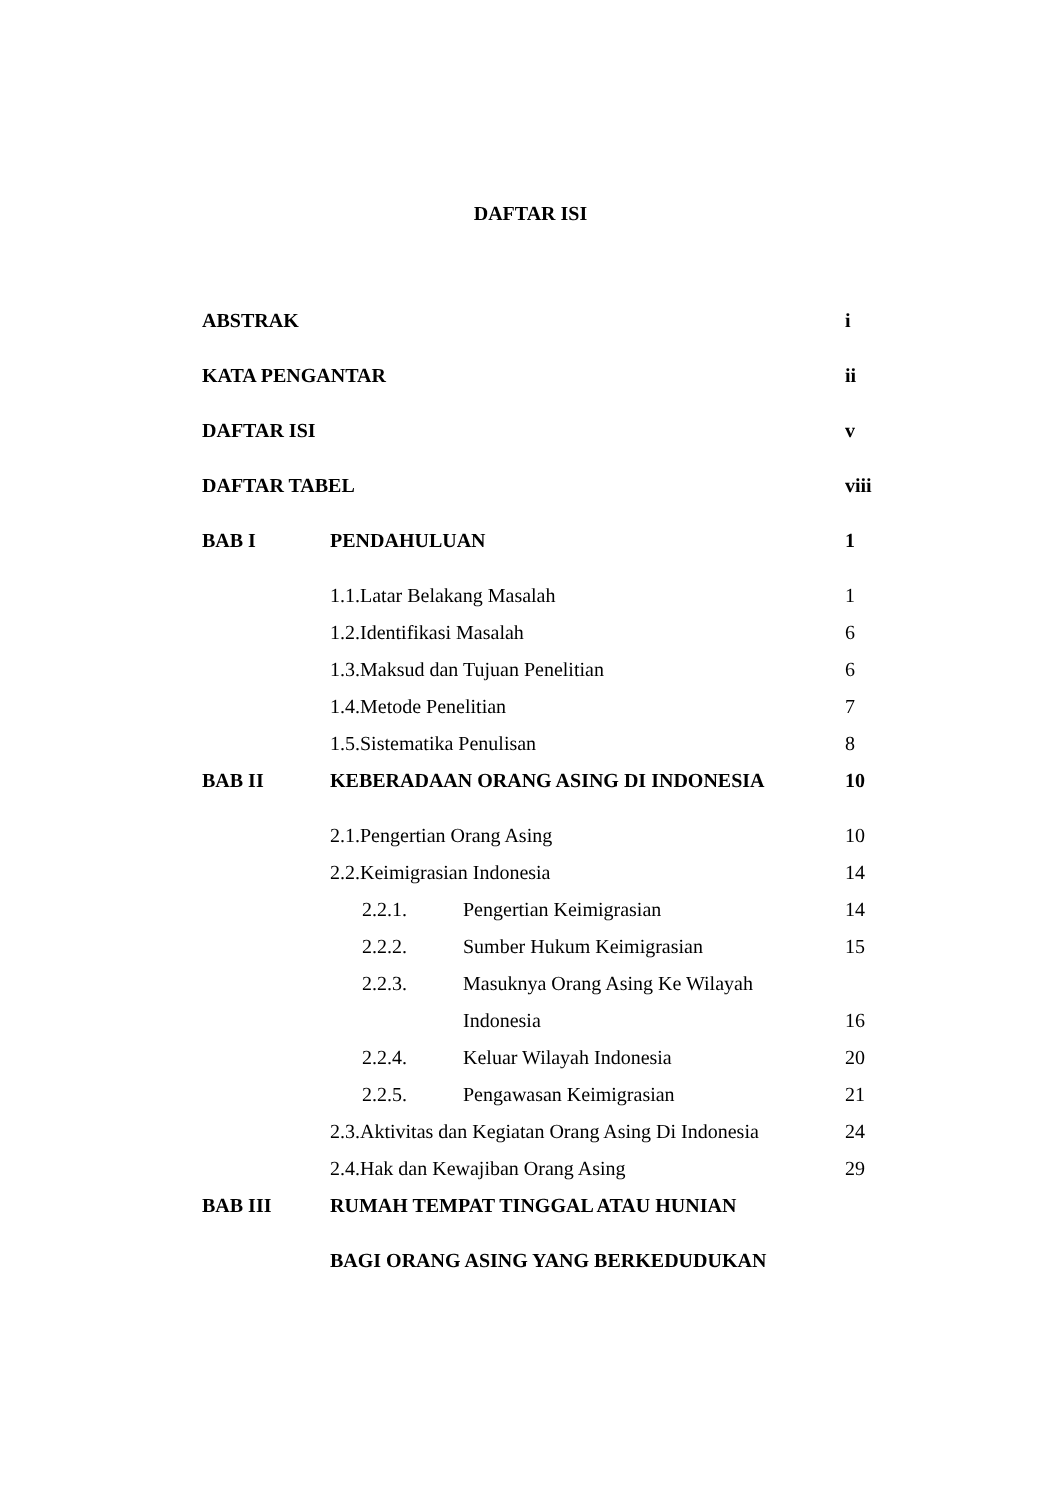DAFTAR ISI
| ABSTRAK | | i |
| KATA PENGANTAR | | ii |
| DAFTAR ISI | | v |
| DAFTAR TABEL | | viii |
| BAB I | PENDAHULUAN | 1 |
| | 1.1.Latar Belakang Masalah | 1 |
| | 1.2.Identifikasi Masalah | 6 |
| | 1.3.Maksud dan Tujuan Penelitian | 6 |
| | 1.4.Metode Penelitian | 7 |
| | 1.5.Sistematika Penulisan | 8 |
| BAB II | KEBERADAAN ORANG ASING DI INDONESIA | 10 |
| | 2.1.Pengertian Orang Asing | 10 |
| | 2.2.Keimigrasian Indonesia | 14 |
| | 2.2.1. Pengertian Keimigrasian | 14 |
| | 2.2.2. Sumber Hukum Keimigrasian | 15 |
| | 2.2.3. Masuknya Orang Asing Ke Wilayah | |
| | Indonesia | 16 |
| | 2.2.4. Keluar Wilayah Indonesia | 20 |
| | 2.2.5. Pengawasan Keimigrasian | 21 |
| | 2.3.Aktivitas dan Kegiatan Orang Asing Di Indonesia | 24 |
| | 2.4.Hak dan Kewajiban Orang Asing | 29 |
| BAB III | RUMAH TEMPAT TINGGAL ATAU HUNIAN | |
| | BAGI ORANG ASING YANG BERKEDUDUKAN | |